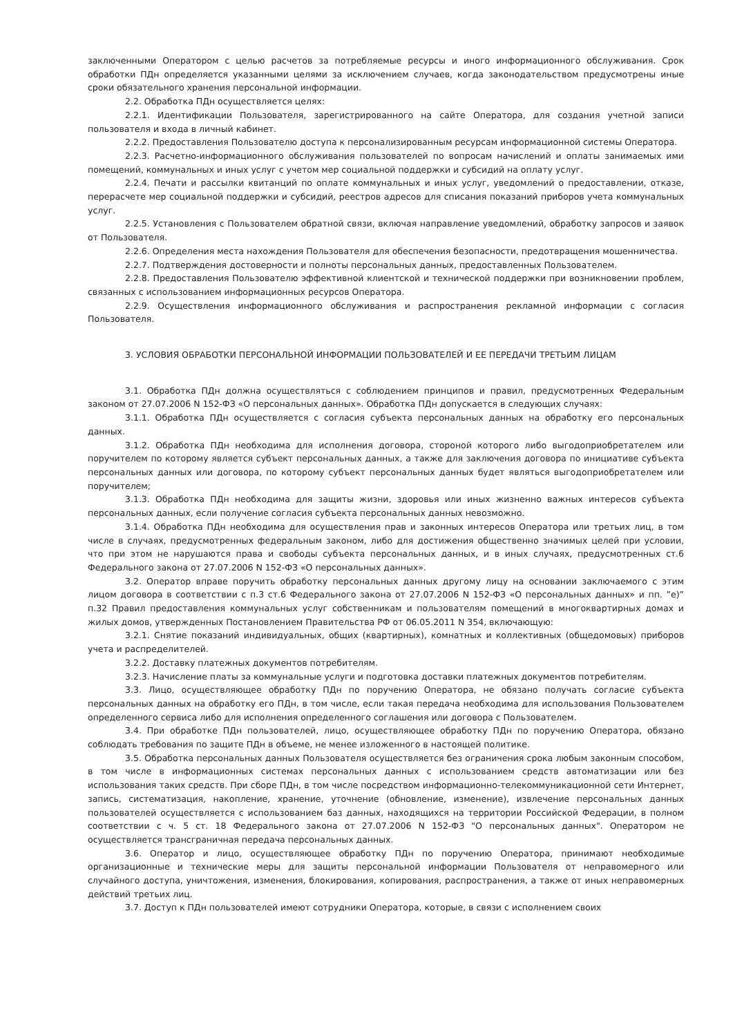заключенными Оператором с целью расчетов за потребляемые ресурсы и иного информационного обслуживания. Срок обработки ПДн определяется указанными целями за исключением случаев, когда законодательством предусмотрены иные сроки обязательного хранения персональной информации.
2.2. Обработка ПДн осуществляется целях:
2.2.1. Идентификации Пользователя, зарегистрированного на сайте Оператора, для создания учетной записи пользователя и входа в личный кабинет.
2.2.2. Предоставления Пользователю доступа к персонализированным ресурсам информационной системы Оператора.
2.2.3. Расчетно-информационного обслуживания пользователей по вопросам начислений и оплаты занимаемых ими помещений, коммунальных и иных услуг с учетом мер социальной поддержки и субсидий на оплату услуг.
2.2.4. Печати и рассылки квитанций по оплате коммунальных и иных услуг, уведомлений о предоставлении, отказе, перерасчете мер социальной поддержки и субсидий, реестров адресов для списания показаний приборов учета коммунальных услуг.
2.2.5. Установления с Пользователем обратной связи, включая направление уведомлений, обработку запросов и заявок от Пользователя.
2.2.6. Определения места нахождения Пользователя для обеспечения безопасности, предотвращения мошенничества.
2.2.7. Подтверждения достоверности и полноты персональных данных, предоставленных Пользователем.
2.2.8. Предоставления Пользователю эффективной клиентской и технической поддержки при возникновении проблем, связанных с использованием информационных ресурсов Оператора.
2.2.9. Осуществления информационного обслуживания и распространения рекламной информации с согласия Пользователя.
3. УСЛОВИЯ ОБРАБОТКИ ПЕРСОНАЛЬНОЙ ИНФОРМАЦИИ ПОЛЬЗОВАТЕЛЕЙ И ЕЕ ПЕРЕДАЧИ ТРЕТЬИМ ЛИЦАМ
3.1. Обработка ПДн должна осуществляться с соблюдением принципов и правил, предусмотренных Федеральным законом от 27.07.2006 N 152-ФЗ «О персональных данных». Обработка ПДн допускается в следующих случаях:
3.1.1. Обработка ПДн осуществляется с согласия субъекта персональных данных на обработку его персональных данных.
3.1.2. Обработка ПДн необходима для исполнения договора, стороной которого либо выгодоприобретателем или поручителем по которому является субъект персональных данных, а также для заключения договора по инициативе субъекта персональных данных или договора, по которому субъект персональных данных будет являться выгодоприобретателем или поручителем;
3.1.3. Обработка ПДн необходима для защиты жизни, здоровья или иных жизненно важных интересов субъекта персональных данных, если получение согласия субъекта персональных данных невозможно.
3.1.4. Обработка ПДн необходима для осуществления прав и законных интересов Оператора или третьих лиц, в том числе в случаях, предусмотренных федеральным законом, либо для достижения общественно значимых целей при условии, что при этом не нарушаются права и свободы субъекта персональных данных, и в иных случаях, предусмотренных ст.6 Федерального закона от 27.07.2006 N 152-ФЗ «О персональных данных».
3.2. Оператор вправе поручить обработку персональных данных другому лицу на основании заключаемого с этим лицом договора в соответствии с п.3 ст.6 Федерального закона от 27.07.2006 N 152-ФЗ «О персональных данных» и пп. ”е)” п.32 Правил предоставления коммунальных услуг собственникам и пользователям помещений в многоквартирных домах и жилых домов, утвержденных Постановлением Правительства РФ от 06.05.2011 N 354, включающую:
3.2.1. Снятие показаний индивидуальных, общих (квартирных), комнатных и коллективных (общедомовых) приборов учета и распределителей.
3.2.2. Доставку платежных документов потребителям.
3.2.3. Начисление платы за коммунальные услуги и подготовка доставки платежных документов потребителям.
3.3. Лицо, осуществляющее обработку ПДн по поручению Оператора, не обязано получать согласие субъекта персональных данных на обработку его ПДн, в том числе, если такая передача необходима для использования Пользователем определенного сервиса либо для исполнения определенного соглашения или договора с Пользователем.
3.4. При обработке ПДн пользователей, лицо, осуществляющее обработку ПДн по поручению Оператора, обязано соблюдать требования по защите ПДн в объеме, не менее изложенного в настоящей политике.
3.5. Обработка персональных данных Пользователя осуществляется без ограничения срока любым законным способом, в том числе в информационных системах персональных данных с использованием средств автоматизации или без использования таких средств. При сборе ПДн, в том числе посредством информационно-телекоммуникационной сети Интернет, запись, систематизация, накопление, хранение, уточнение (обновление, изменение), извлечение персональных данных пользователей осуществляется с использованием баз данных, находящихся на территории Российской Федерации, в полном соответствии с ч. 5 ст. 18 Федерального закона от 27.07.2006 N 152-ФЗ "О персональных данных". Оператором не осуществляется трансграничная передача персональных данных.
3.6. Оператор и лицо, осуществляющее обработку ПДн по поручению Оператора, принимают необходимые организационные и технические меры для защиты персональной информации Пользователя от неправомерного или случайного доступа, уничтожения, изменения, блокирования, копирования, распространения, а также от иных неправомерных действий третьих лиц.
3.7. Доступ к ПДн пользователей имеют сотрудники Оператора, которые, в связи с исполнением своих